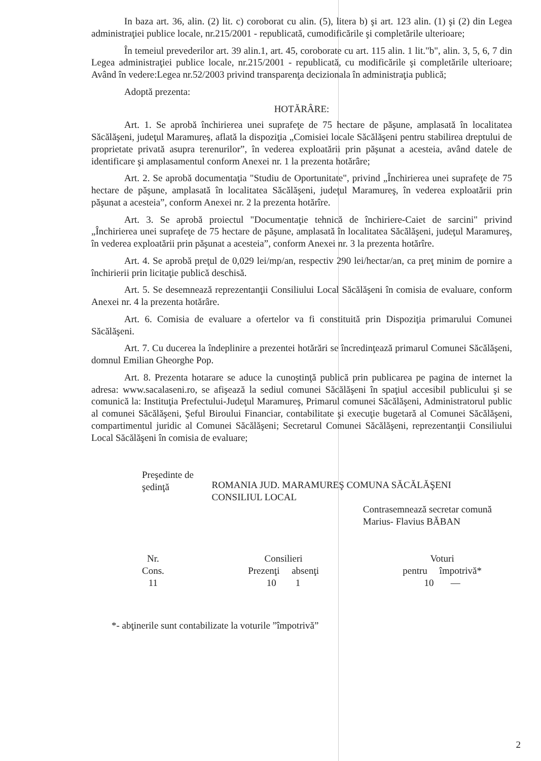In baza art. 36, alin. (2) lit. c) coroborat cu alin. (5), litera b) şi art. 123 alin. (1) şi (2) din Legea administraţiei publice locale, nr.215/2001 - republicată, cumodificările şi completările ulterioare;
În temeiul prevederilor art. 39 alin.1, art. 45, coroborate cu art. 115 alin. 1 lit."b", alin. 3, 5, 6, 7 din Legea administraţiei publice locale, nr.215/2001 - republicată, cu modificările şi completările ulterioare; Având în vedere:Legea nr.52/2003 privind transparenţa decizionala în administraţia publică;
Adoptă prezenta:
HOTĂRÂRE:
Art. 1. Se aprobă închirierea unei suprafeţe de 75 hectare de păşune, amplasată în localitatea Săcălăşeni, judeţul Maramureş, aflată la dispoziţia „Comisiei locale Săcălăşeni pentru stabilirea dreptului de proprietate privată asupra terenurilor”, în vederea exploatării prin păşunat a acesteia, având datele de identificare şi amplasamentul conform Anexei nr. 1 la prezenta hotărâre;
Art. 2. Se aprobă documentaţia "Studiu de Oportunitate", privind „Închirierea unei suprafeţe de 75 hectare de păşune, amplasată în localitatea Săcălăşeni, judeţul Maramureş, în vederea exploatării prin păşunat a acesteia”, conform Anexei nr. 2 la prezenta hotărîre.
Art. 3. Se aprobă proiectul "Documentaţie tehnică de închiriere-Caiet de sarcini" privind „Închirierea unei suprafeţe de 75 hectare de păşune, amplasată în localitatea Săcălăşeni, judeţul Maramureş, în vederea exploatării prin păşunat a acesteia”, conform Anexei nr. 3 la prezenta hotărîre.
Art. 4. Se aprobă preţul de 0,029 lei/mp/an, respectiv 290 lei/hectar/an, ca preţ minim de pornire a închirierii prin licitaţie publică deschisă.
Art. 5. Se desemnează reprezentanţii Consiliului Local Săcălăşeni în comisia de evaluare, conform Anexei nr. 4 la prezenta hotărâre.
Art. 6. Comisia de evaluare a ofertelor va fi constituită prin Dispoziţia primarului Comunei Săcălăşeni.
Art. 7. Cu ducerea la îndeplinire a prezentei hotărări se încredinţează primarul Comunei Săcălăşeni, domnul Emilian Gheorghe Pop.
Art. 8. Prezenta hotarare se aduce la cunoştinţă publică prin publicarea pe pagina de internet la adresa: www.sacalaseni.ro, se afişează la sediul comunei Săcălăşeni în spaţiul accesibil publicului şi se comunică la: Instituţia Prefectului-Judeţul Maramureş, Primarul comunei Săcălăşeni, Administratorul public al comunei Săcălăşeni, Şeful Biroului Financiar, contabilitate şi execuţie bugetară al Comunei Săcălăşeni, compartimentul juridic al Comunei Săcălăşeni; Secretarul Comunei Săcălăşeni, reprezentanţii Consiliului Local Săcălăşeni în comisia de evaluare;
Preşedinte de şedinţă
ROMANIA JUD. MARAMUREŞ COMUNA SĂCĂLĂŞENI CONSILIUL LOCAL
Contrasemnează secretar comună
Marius- Flavius BĂBAN
Nr.
Cons.
11
Consilieri
Prezenţi absenţi
10 1
Voturi
pentru împotrivă*
10 —
*- abţinerile sunt contabilizate la voturile ”împotrivă”
2